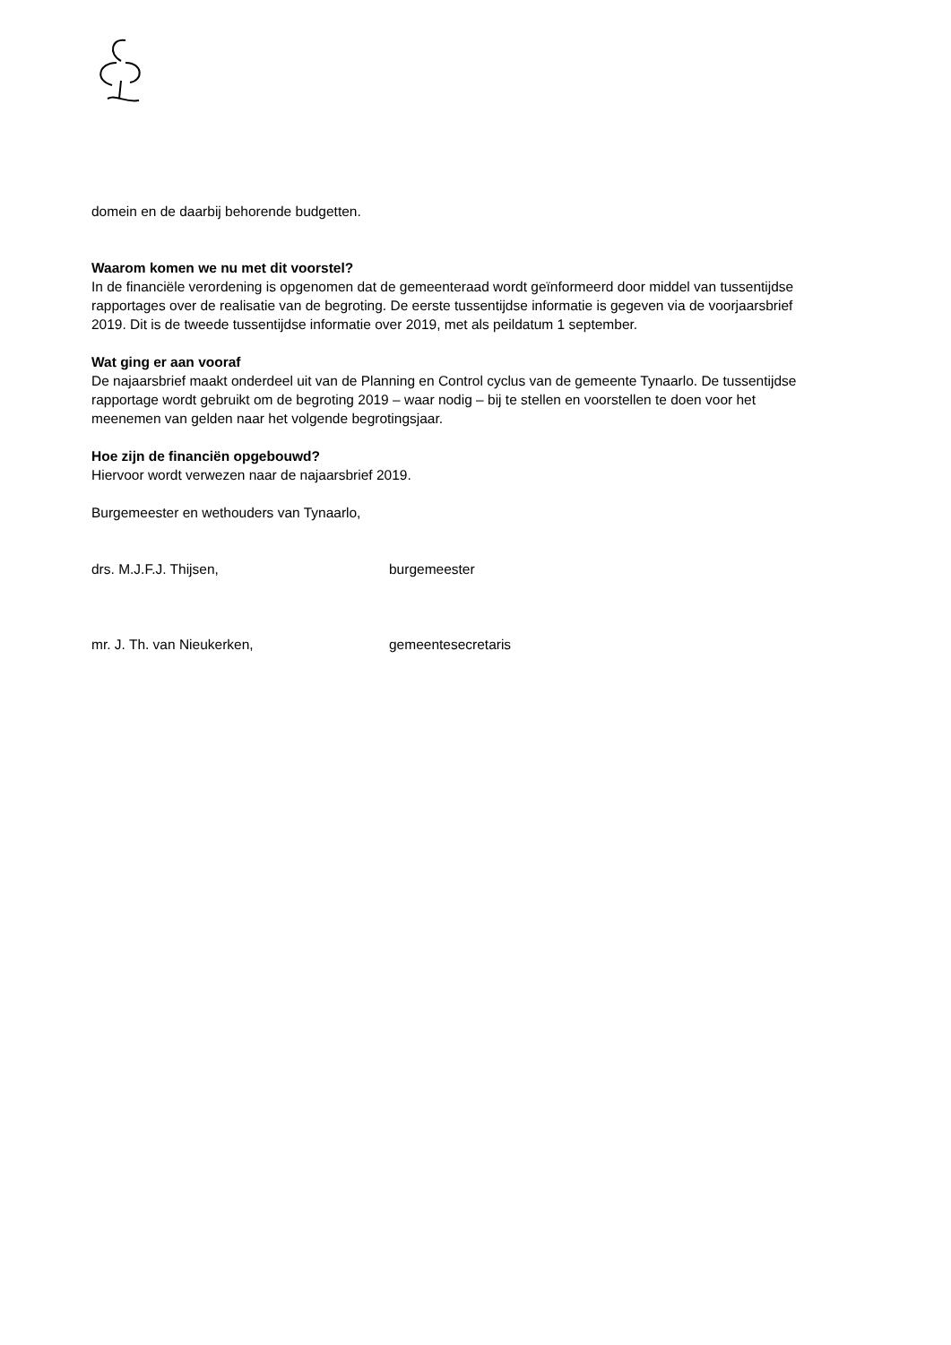domein en de daarbij behorende budgetten.
Waarom komen we nu met dit voorstel?
In de financiële verordening is opgenomen dat de gemeenteraad wordt geïnformeerd door middel van tussentijdse rapportages over de realisatie van de begroting. De eerste tussentijdse informatie is gegeven via de voorjaarsbrief 2019. Dit is de tweede tussentijdse informatie over 2019, met als peildatum 1 september.
Wat ging er aan vooraf
De najaarsbrief maakt onderdeel uit van de Planning en Control cyclus van de gemeente Tynaarlo. De tussentijdse rapportage wordt gebruikt om de begroting 2019 – waar nodig – bij te stellen en voorstellen te doen voor het meenemen van gelden naar het volgende begrotingsjaar.
Hoe zijn de financiën opgebouwd?
Hiervoor wordt verwezen naar de najaarsbrief 2019.
Burgemeester en wethouders van Tynaarlo,
drs. M.J.F.J. Thijsen, burgemeester
mr. J. Th. van Nieukerken, gemeentesecretaris